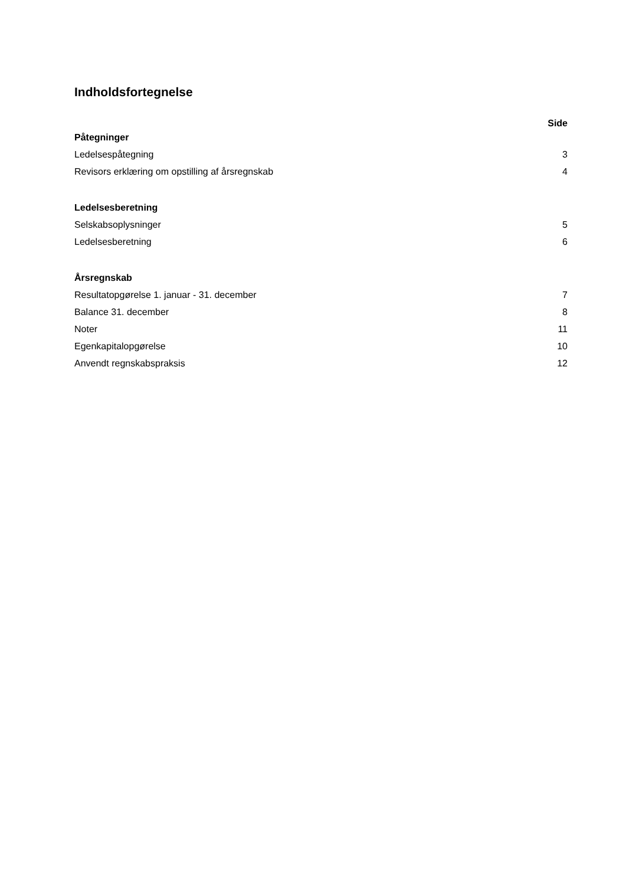Indholdsfortegnelse
Side
Påtegninger
Ledelsespåtegning 3
Revisors erklæring om opstilling af årsregnskab 4
Ledelsesberetning
Selskabsoplysninger 5
Ledelsesberetning 6
Årsregnskab
Resultatopgørelse 1. januar - 31. december 7
Balance 31. december 8
Noter 11
Egenkapitalopgørelse 10
Anvendt regnskabspraksis 12